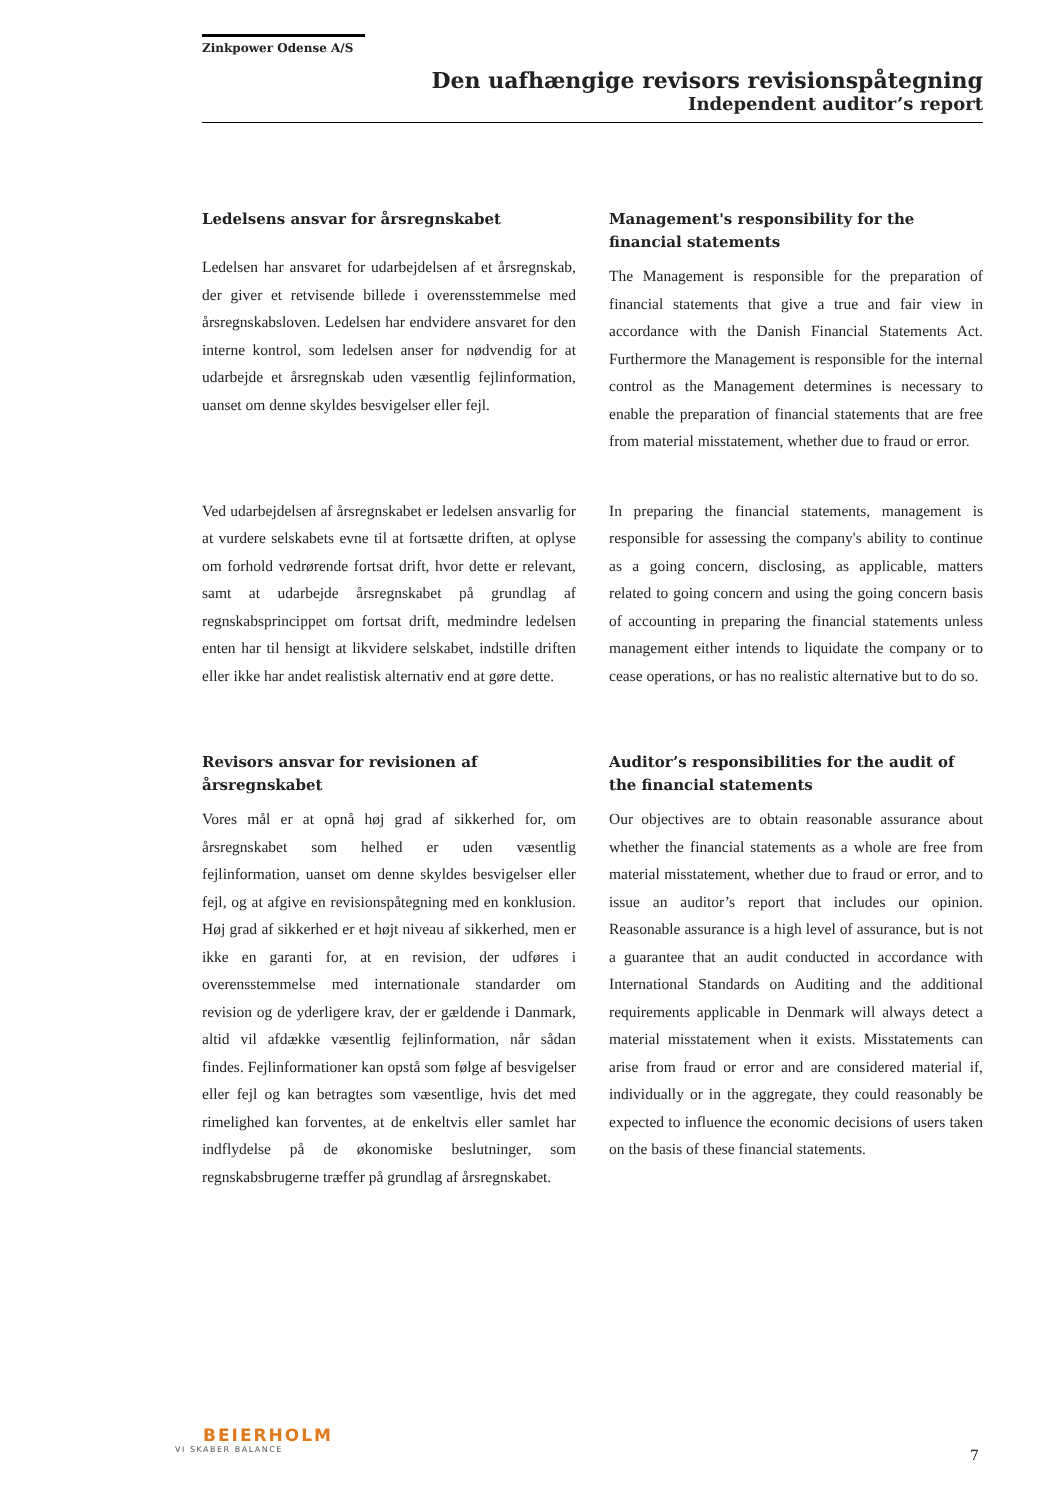Zinkpower Odense A/S
Den uafhængige revisors revisionspåtegning
Independent auditor’s report
Ledelsens ansvar for årsregnskabet
Ledelsen har ansvaret for udarbejdelsen af et årsregnskab, der giver et retvisende billede i overensstemmelse med årsregnskabsloven. Ledelsen har endvidere ansvaret for den interne kontrol, som ledelsen anser for nødvendig for at udarbejde et årsregnskab uden væsentlig fejlinformation, uanset om denne skyldes besvigelser eller fejl.
Management's responsibility for the financial statements
The Management is responsible for the preparation of financial statements that give a true and fair view in accordance with the Danish Financial Statements Act. Furthermore the Management is responsible for the internal control as the Management determines is necessary to enable the preparation of financial statements that are free from material misstatement, whether due to fraud or error.
Ved udarbejdelsen af årsregnskabet er ledelsen ansvarlig for at vurdere selskabets evne til at fortsætte driften, at oplyse om forhold vedrørende fortsat drift, hvor dette er relevant, samt at udarbejde årsregnskabet på grundlag af regnskabsprincippet om fortsat drift, medmindre ledelsen enten har til hensigt at likvidere selskabet, indstille driften eller ikke har andet realistisk alternativ end at gøre dette.
In preparing the financial statements, management is responsible for assessing the company's ability to continue as a going concern, disclosing, as applicable, matters related to going concern and using the going concern basis of accounting in preparing the financial statements unless management either intends to liquidate the company or to cease operations, or has no realistic alternative but to do so.
Revisors ansvar for revisionen af årsregnskabet
Vores mål er at opnå høj grad af sikkerhed for, om årsregnskabet som helhed er uden væsentlig fejlinformation, uanset om denne skyldes besvigelser eller fejl, og at afgive en revisionspåtegning med en konklusion. Høj grad af sikkerhed er et højt niveau af sikkerhed, men er ikke en garanti for, at en revision, der udføres i overensstemmelse med internationale standarder om revision og de yderligere krav, der er gældende i Danmark, altid vil afdække væsentlig fejlinformation, når sådan findes. Fejlinformationer kan opstå som følge af besvigelser eller fejl og kan betragtes som væsentlige, hvis det med rimelighed kan forventes, at de enkeltvis eller samlet har indflydelse på de økonomiske beslutninger, som regnskabsbrugerne træffer på grundlag af årsregnskabet.
Auditor’s responsibilities for the audit of the financial statements
Our objectives are to obtain reasonable assurance about whether the financial statements as a whole are free from material misstatement, whether due to fraud or error, and to issue an auditor’s report that includes our opinion. Reasonable assurance is a high level of assurance, but is not a guarantee that an audit conducted in accordance with International Standards on Auditing and the additional requirements applicable in Denmark will always detect a material misstatement when it exists. Misstatements can arise from fraud or error and are considered material if, individually or in the aggregate, they could reasonably be expected to influence the economic decisions of users taken on the basis of these financial statements.
BEIERHOLM
VI SKABER BALANCE
7